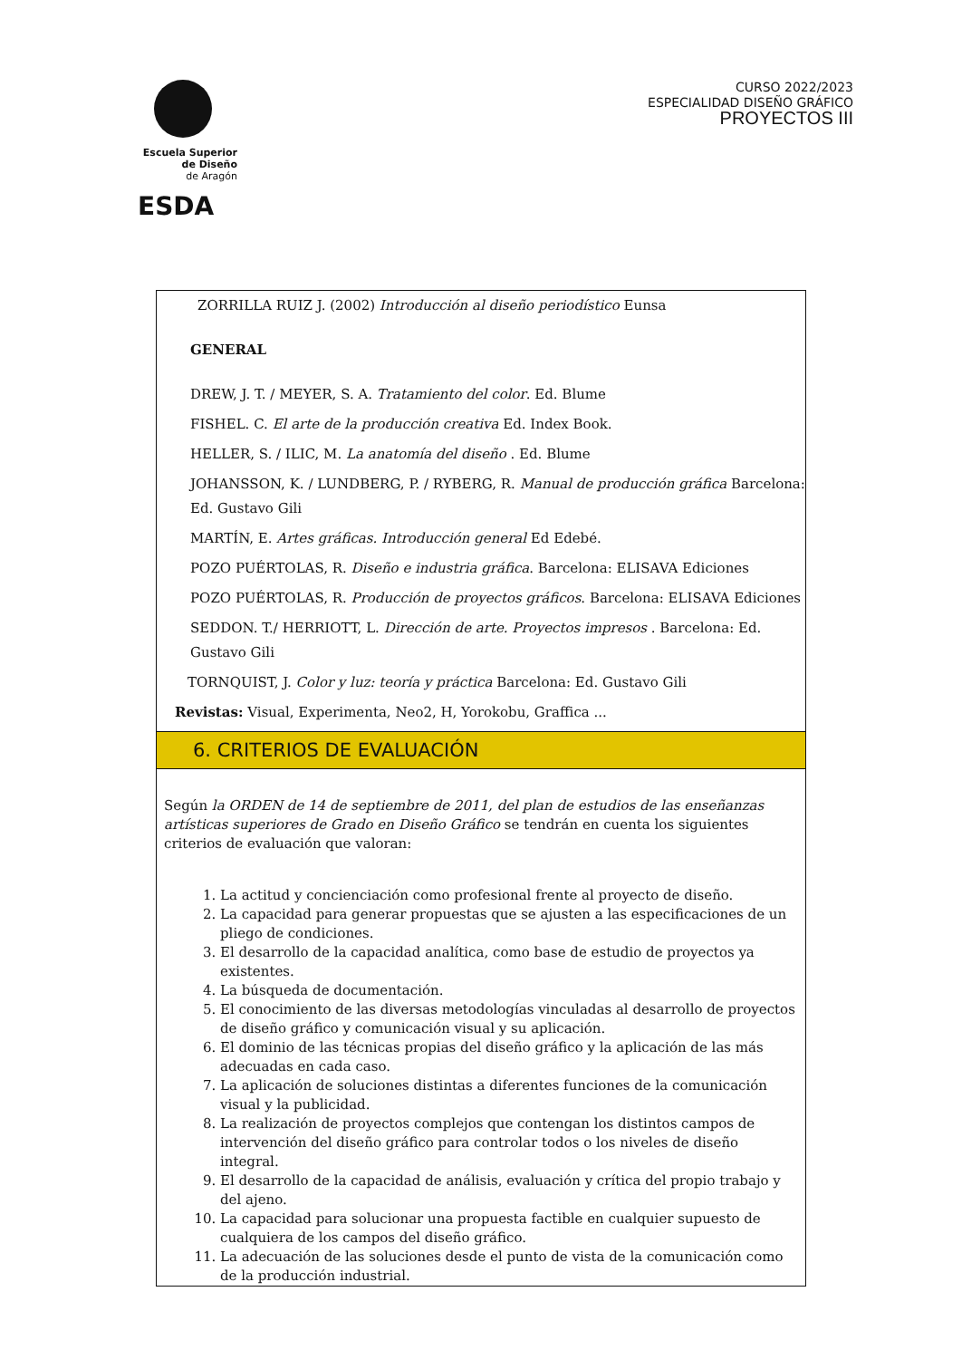Escuela Superior
de Diseño
de Aragón
ESDA
CURSO 2022/2023
ESPECIALIDAD DISEÑO GRÁFICO
PROYECTOS III
ZORRILLA RUIZ J. (2002) Introducción al diseño periodístico Eunsa
GENERAL
DREW, J. T. / MEYER, S. A. Tratamiento del color. Ed. Blume
FISHEL. C. El arte de la producción creativa Ed. Index Book.
HELLER, S. / ILIC, M. La anatomía del diseño . Ed. Blume
JOHANSSON, K. / LUNDBERG, P. / RYBERG, R. Manual de producción gráfica Barcelona: Ed. Gustavo Gili
MARTÍN, E. Artes gráficas. Introducción general Ed Edebé.
POZO PUÉRTOLAS, R. Diseño e industria gráfica. Barcelona: ELISAVA Ediciones
POZO PUÉRTOLAS, R. Producción de proyectos gráficos. Barcelona: ELISAVA Ediciones
SEDDON. T./ HERRIOTT, L. Dirección de arte. Proyectos impresos . Barcelona: Ed. Gustavo Gili
TORNQUIST, J. Color y luz: teoría y práctica Barcelona: Ed. Gustavo Gili
Revistas: Visual, Experimenta, Neo2, H, Yorokobu, Graffica ...
6. CRITERIOS DE EVALUACIÓN
Según la ORDEN de 14 de septiembre de 2011, del plan de estudios de las enseñanzas artísticas superiores de Grado en Diseño Gráfico se tendrán en cuenta los siguientes criterios de evaluación que valoran:
1. La actitud y concienciación como profesional frente al proyecto de diseño.
2. La capacidad para generar propuestas que se ajusten a las especificaciones de un pliego de condiciones.
3. El desarrollo de la capacidad analítica, como base de estudio de proyectos ya existentes.
4. La búsqueda de documentación.
5. El conocimiento de las diversas metodologías vinculadas al desarrollo de proyectos de diseño gráfico y comunicación visual y su aplicación.
6. El dominio de las técnicas propias del diseño gráfico y la aplicación de las más adecuadas en cada caso.
7. La aplicación de soluciones distintas a diferentes funciones de la comunicación visual y la publicidad.
8. La realización de proyectos complejos que contengan los distintos campos de intervención del diseño gráfico para controlar todos o los niveles de diseño integral.
9. El desarrollo de la capacidad de análisis, evaluación y crítica del propio trabajo y del ajeno.
10. La capacidad para solucionar una propuesta factible en cualquier supuesto de cualquiera de los campos del diseño gráfico.
11. La adecuación de las soluciones desde el punto de vista de la comunicación como de la producción industrial.